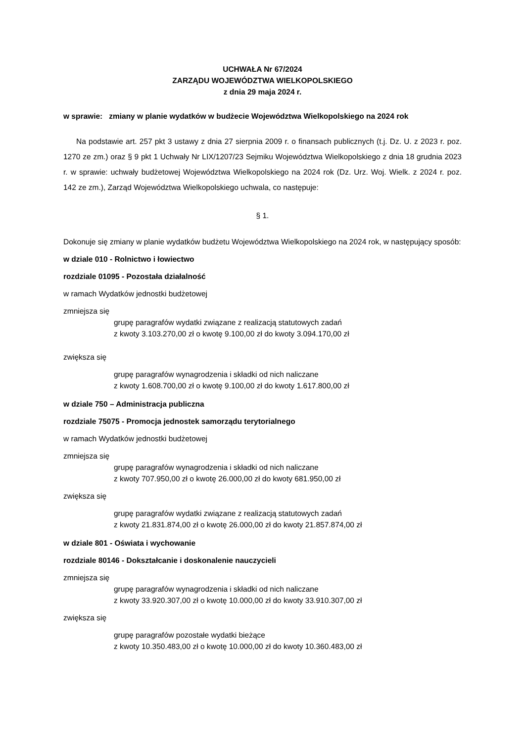UCHWAŁA Nr 67/2024
ZARZĄDU WOJEWÓDZTWA WIELKOPOLSKIEGO
z dnia 29 maja 2024 r.
w sprawie: zmiany w planie wydatków w budżecie Województwa Wielkopolskiego na 2024 rok
Na podstawie art. 257 pkt 3 ustawy z dnia 27 sierpnia 2009 r. o finansach publicznych (t.j. Dz. U. z 2023 r. poz. 1270 ze zm.) oraz § 9 pkt 1 Uchwały Nr LIX/1207/23 Sejmiku Województwa Wielkopolskiego z dnia 18 grudnia 2023 r. w sprawie: uchwały budżetowej Województwa Wielkopolskiego na 2024 rok (Dz. Urz. Woj. Wielk. z 2024 r. poz. 142 ze zm.), Zarząd Województwa Wielkopolskiego uchwala, co następuje:
§ 1.
Dokonuje się zmiany w planie wydatków budżetu Województwa Wielkopolskiego na 2024 rok, w następujący sposób:
w dziale 010 - Rolnictwo i łowiectwo
rozdziale 01095 - Pozostała działalność
w ramach Wydatków jednostki budżetowej
zmniejsza się
grupę paragrafów wydatki związane z realizacją statutowych zadań
z kwoty 3.103.270,00 zł o kwotę 9.100,00 zł do kwoty 3.094.170,00 zł
zwiększa się
grupę paragrafów wynagrodzenia i składki od nich naliczane
z kwoty 1.608.700,00 zł o kwotę 9.100,00 zł do kwoty 1.617.800,00 zł
w dziale 750 – Administracja publiczna
rozdziale 75075 - Promocja jednostek samorządu terytorialnego
w ramach Wydatków jednostki budżetowej
zmniejsza się
grupę paragrafów wynagrodzenia i składki od nich naliczane
z kwoty 707.950,00 zł o kwotę 26.000,00 zł do kwoty 681.950,00 zł
zwiększa się
grupę paragrafów wydatki związane z realizacją statutowych zadań
z kwoty 21.831.874,00 zł o kwotę 26.000,00 zł do kwoty 21.857.874,00 zł
w dziale 801 - Oświata i wychowanie
rozdziale 80146 - Dokształcanie i doskonalenie nauczycieli
zmniejsza się
grupę paragrafów wynagrodzenia i składki od nich naliczane
z kwoty 33.920.307,00 zł o kwotę 10.000,00 zł do kwoty 33.910.307,00 zł
zwiększa się
grupę paragrafów pozostałe wydatki bieżące
z kwoty 10.350.483,00 zł o kwotę 10.000,00 zł do kwoty 10.360.483,00 zł